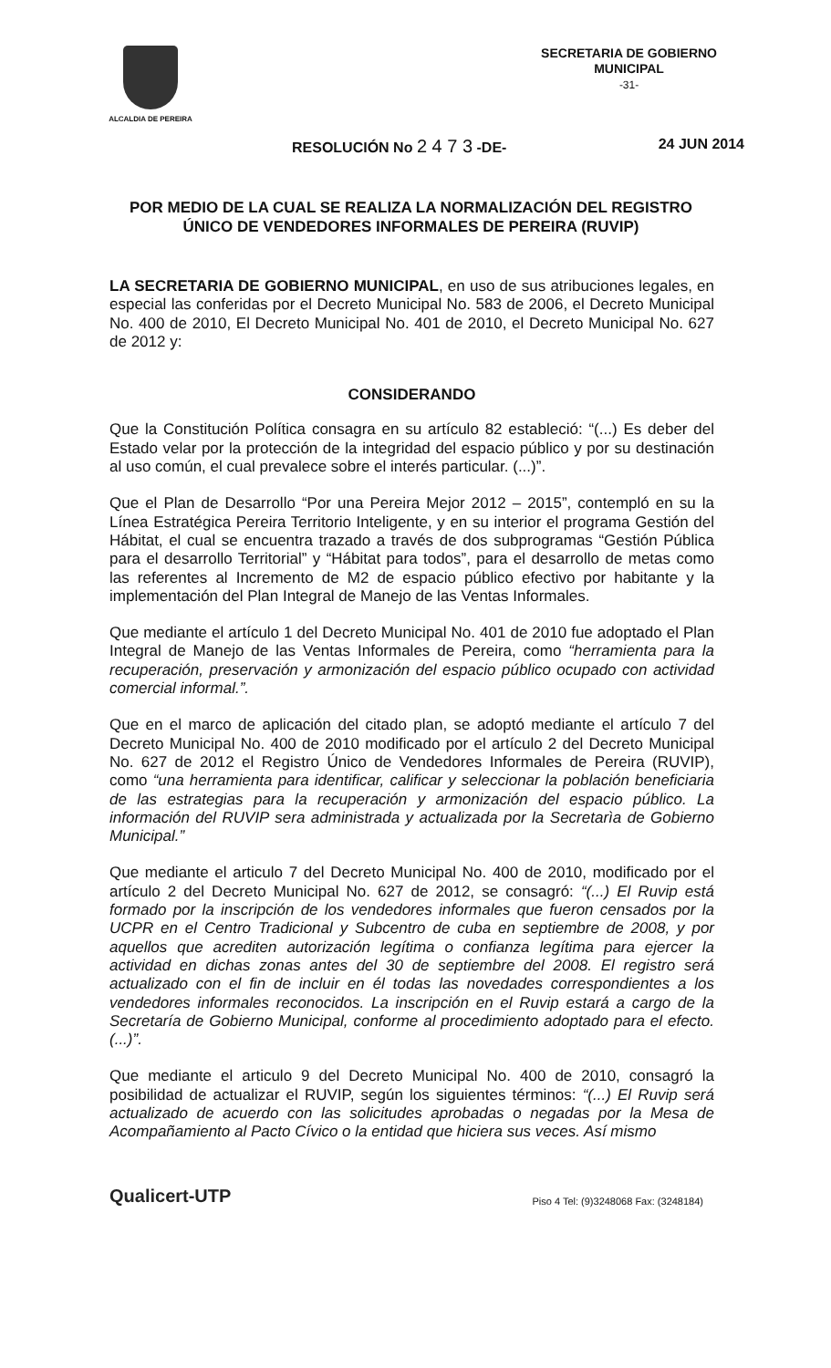ALCALDIA DE PEREIRA
SECRETARIA DE GOBIERNO
MUNICIPAL
-31-
RESOLUCIÓN No 2 4 7 3 -DE- 24 JUN 2014
POR MEDIO DE LA CUAL SE REALIZA LA NORMALIZACIÓN DEL REGISTRO ÚNICO DE VENDEDORES INFORMALES DE PEREIRA (RUVIP)
LA SECRETARIA DE GOBIERNO MUNICIPAL, en uso de sus atribuciones legales, en especial las conferidas por el Decreto Municipal No. 583 de 2006, el Decreto Municipal No. 400 de 2010, El Decreto Municipal No. 401 de 2010, el Decreto Municipal No. 627 de 2012 y:
CONSIDERANDO
Que la Constitución Política consagra en su artículo 82 estableció: “(...) Es deber del Estado velar por la protección de la integridad del espacio público y por su destinación al uso común, el cual prevalece sobre el interés particular. (...)”.
Que el Plan de Desarrollo “Por una Pereira Mejor 2012 – 2015”, contempló en su la Línea Estratégica Pereira Territorio Inteligente, y en su interior el programa Gestión del Hábitat, el cual se encuentra trazado a través de dos subprogramas “Gestión Pública para el desarrollo Territorial” y “Hábitat para todos”, para el desarrollo de metas como las referentes al Incremento de M2 de espacio público efectivo por habitante y la implementación del Plan Integral de Manejo de las Ventas Informales.
Que mediante el artículo 1 del Decreto Municipal No. 401 de 2010 fue adoptado el Plan Integral de Manejo de las Ventas Informales de Pereira, como “herramienta para la recuperación, preservación y armonización del espacio público ocupado con actividad comercial informal.”.
Que en el marco de aplicación del citado plan, se adoptó mediante el artículo 7 del Decreto Municipal No. 400 de 2010 modificado por el artículo 2 del Decreto Municipal No. 627 de 2012 el Registro Único de Vendedores Informales de Pereira (RUVIP), como “una herramienta para identificar, calificar y seleccionar la población beneficiaria de las estrategias para la recuperación y armonización del espacio público. La información del RUVIP sera administrada y actualizada por la Secretarìa de Gobierno Municipal.”
Que mediante el articulo 7 del Decreto Municipal No. 400 de 2010, modificado por el artículo 2 del Decreto Municipal No. 627 de 2012, se consagró: “(...) El Ruvip está formado por la inscripción de los vendedores informales que fueron censados por la UCPR en el Centro Tradicional y Subcentro de cuba en septiembre de 2008, y por aquellos que acrediten autorización legítima o confianza legítima para ejercer la actividad en dichas zonas antes del 30 de septiembre del 2008. El registro será actualizado con el fin de incluir en él todas las novedades correspondientes a los vendedores informales reconocidos. La inscripción en el Ruvip estará a cargo de la Secretaría de Gobierno Municipal, conforme al procedimiento adoptado para el efecto. (...)”.
Que mediante el articulo 9 del Decreto Municipal No. 400 de 2010, consagró la posibilidad de actualizar el RUVIP, según los siguientes términos: “(...) El Ruvip será actualizado de acuerdo con las solicitudes aprobadas o negadas por la Mesa de Acompañamiento al Pacto Cívico o la entidad que hiciera sus veces. Así mismo
Qualicert-UTP
Piso 4 Tel: (9)3248068 Fax: (3248184)